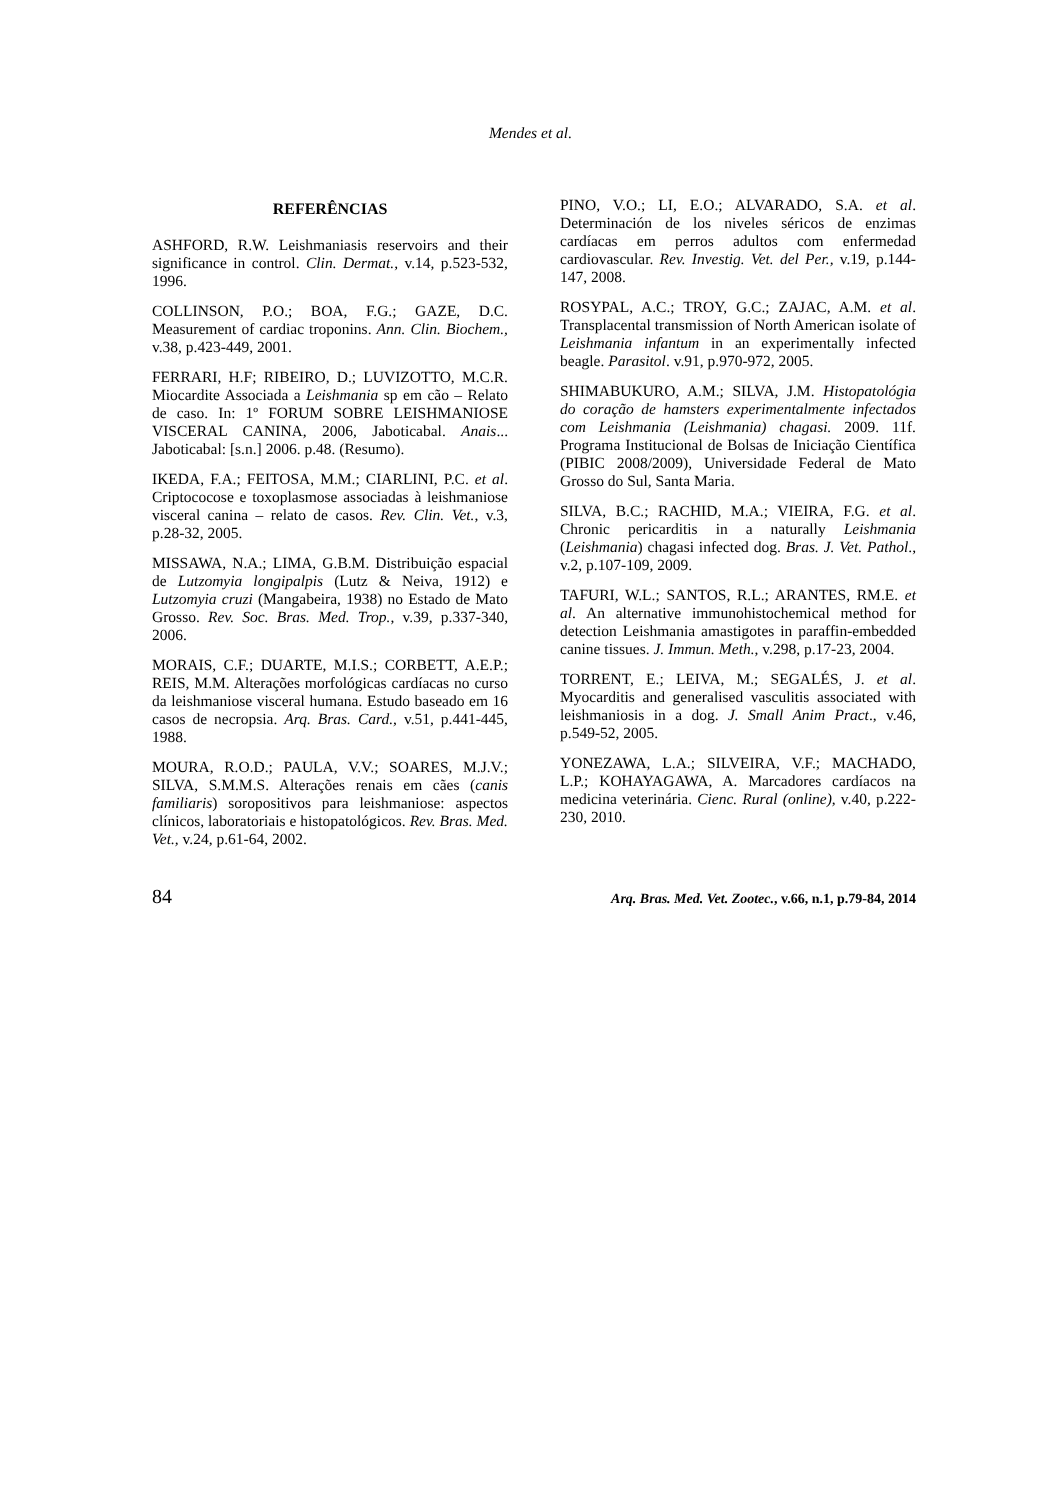Mendes et al.
REFERÊNCIAS
ASHFORD, R.W. Leishmaniasis reservoirs and their significance in control. Clin. Dermat., v.14, p.523-532, 1996.
COLLINSON, P.O.; BOA, F.G.; GAZE, D.C. Measurement of cardiac troponins. Ann. Clin. Biochem., v.38, p.423-449, 2001.
FERRARI, H.F; RIBEIRO, D.; LUVIZOTTO, M.C.R. Miocardite Associada a Leishmania sp em cão – Relato de caso. In: 1º FORUM SOBRE LEISHMANIOSE VISCERAL CANINA, 2006, Jaboticabal. Anais... Jaboticabal: [s.n.] 2006. p.48. (Resumo).
IKEDA, F.A.; FEITOSA, M.M.; CIARLINI, P.C. et al. Criptococose e toxoplasmose associadas à leishmaniose visceral canina – relato de casos. Rev. Clin. Vet., v.3, p.28-32, 2005.
MISSAWA, N.A.; LIMA, G.B.M. Distribuição espacial de Lutzomyia longipalpis (Lutz & Neiva, 1912) e Lutzomyia cruzi (Mangabeira, 1938) no Estado de Mato Grosso. Rev. Soc. Bras. Med. Trop., v.39, p.337-340, 2006.
MORAIS, C.F.; DUARTE, M.I.S.; CORBETT, A.E.P.; REIS, M.M. Alterações morfológicas cardíacas no curso da leishmaniose visceral humana. Estudo baseado em 16 casos de necropsia. Arq. Bras. Card., v.51, p.441-445, 1988.
MOURA, R.O.D.; PAULA, V.V.; SOARES, M.J.V.; SILVA, S.M.M.S. Alterações renais em cães (canis familiaris) soropositivos para leishmaniose: aspectos clínicos, laboratoriais e histopatológicos. Rev. Bras. Med. Vet., v.24, p.61-64, 2002.
PINO, V.O.; LI, E.O.; ALVARADO, S.A. et al. Determinación de los niveles séricos de enzimas cardíacas em perros adultos com enfermedad cardiovascular. Rev. Investig. Vet. del Per., v.19, p.144-147, 2008.
ROSYPAL, A.C.; TROY, G.C.; ZAJAC, A.M. et al. Transplacental transmission of North American isolate of Leishmania infantum in an experimentally infected beagle. Parasitol. v.91, p.970-972, 2005.
SHIMABUKURO, A.M.; SILVA, J.M. Histopatológia do coração de hamsters experimentalmente infectados com Leishmania (Leishmania) chagasi. 2009. 11f. Programa Institucional de Bolsas de Iniciação Científica (PIBIC 2008/2009), Universidade Federal de Mato Grosso do Sul, Santa Maria.
SILVA, B.C.; RACHID, M.A.; VIEIRA, F.G. et al. Chronic pericarditis in a naturally Leishmania (Leishmania) chagasi infected dog. Bras. J. Vet. Pathol., v.2, p.107-109, 2009.
TAFURI, W.L.; SANTOS, R.L.; ARANTES, RM.E. et al. An alternative immunohistochemical method for detection Leishmania amastigotes in paraffin-embedded canine tissues. J. Immun. Meth., v.298, p.17-23, 2004.
TORRENT, E.; LEIVA, M.; SEGALÉS, J. et al. Myocarditis and generalised vasculitis associated with leishmaniosis in a dog. J. Small Anim Pract., v.46, p.549-52, 2005.
YONEZAWA, L.A.; SILVEIRA, V.F.; MACHADO, L.P.; KOHAYAGAWA, A. Marcadores cardíacos na medicina veterinária. Cienc. Rural (online), v.40, p.222-230, 2010.
84 Arq. Bras. Med. Vet. Zootec., v.66, n.1, p.79-84, 2014